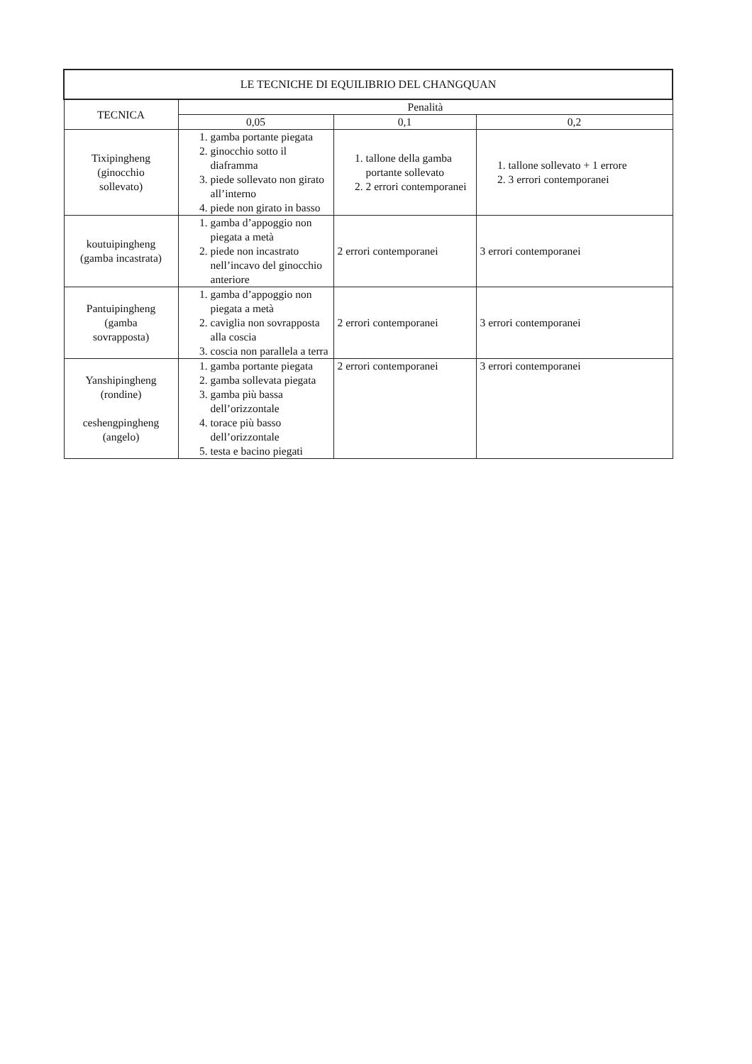| LE TECNICHE DI EQUILIBRIO DEL CHANGQUAN | | | |
| --- | --- | --- | --- |
| TECNICA | Penalità | | |
| | 0,05 | 0,1 | 0,2 |
| Tixipingheng (ginocchio sollevato) | 1. gamba portante piegata 2. ginocchio sotto il diaframma 3. piede sollevato non girato all’interno 4. piede non girato in basso | 1. tallone della gamba portante sollevato 2. 2 errori contemporanei | 1. tallone sollevato + 1 errore 2. 3 errori contemporanei |
| koutuipingheng (gamba incastrata) | 1. gamba d’appoggio non piegata a metà 2. piede non incastrato nell’incavo del ginocchio anteriore | 2 errori contemporanei | 3 errori contemporanei |
| Pantuipingheng (gamba sovrapposta) | 1. gamba d’appoggio non piegata a metà 2. caviglia non sovrapposta alla coscia 3. coscia non parallela a terra | 2 errori contemporanei | 3 errori contemporanei |
| Yanshipingheng (rondine) ceshengpingheng (angelo) | 1. gamba portante piegata 2. gamba sollevata piegata 3. gamba più bassa dell’orizzontale 4. torace più basso dell’orizzontale 5. testa e bacino piegati | 2 errori contemporanei | 3 errori contemporanei |